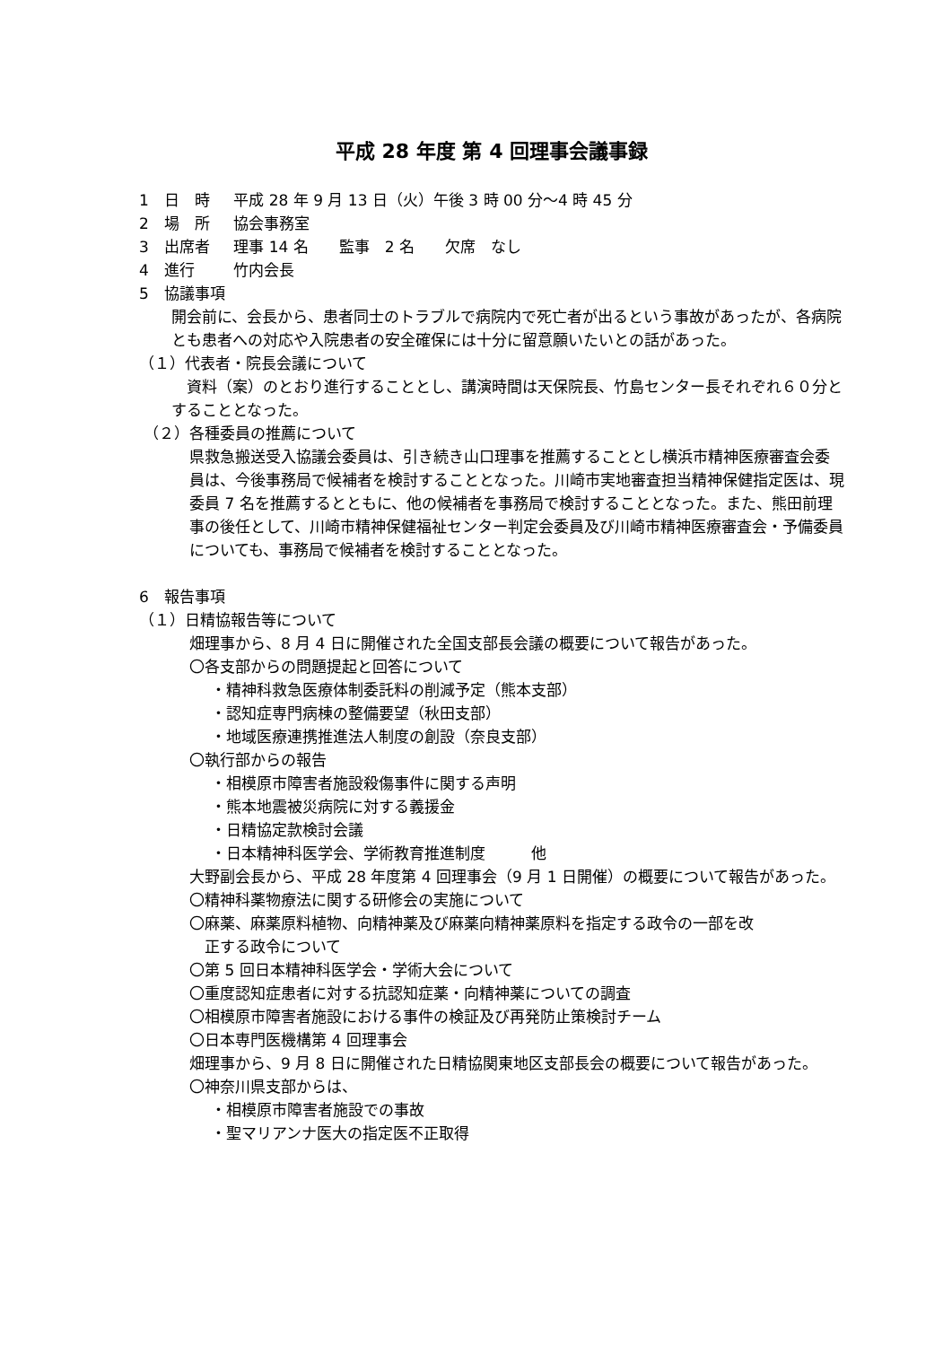平成 28 年度 第 4 回理事会議事録
1　日　時 平成 28 年 9 月 13 日（火）午後 3 時 00 分～4 時 45 分
2　場　所 協会事務室
3　出席者 理事 14 名　　監事　2 名　　欠席　なし
4　進行 竹内会長
5　協議事項
開会前に、会長から、患者同士のトラブルで病院内で死亡者が出るという事故があったが、各病院とも患者への対応や入院患者の安全確保には十分に留意願いたいとの話があった。
（１）代表者・院長会議について
　資料（案）のとおり進行することとし、講演時間は天保院長、竹島センター長それぞれ６０分とすることとなった。
（２）各種委員の推薦について
県救急搬送受入協議会委員は、引き続き山口理事を推薦することとし横浜市精神医療審査会委員は、今後事務局で候補者を検討することとなった。川崎市実地審査担当精神保健指定医は、現委員 7 名を推薦するとともに、他の候補者を事務局で検討することとなった。また、熊田前理事の後任として、川崎市精神保健福祉センター判定会委員及び川崎市精神医療審査会・予備委員についても、事務局で候補者を検討することとなった。
6　報告事項
（１）日精協報告等について
畑理事から、8 月 4 日に開催された全国支部長会議の概要について報告があった。
〇各支部からの問題提起と回答について
・精神科救急医療体制委託料の削減予定（熊本支部）
・認知症専門病棟の整備要望（秋田支部）
・地域医療連携推進法人制度の創設（奈良支部）
〇執行部からの報告
・相模原市障害者施設殺傷事件に関する声明
・熊本地震被災病院に対する義援金
・日精協定款検討会議
・日本精神科医学会、学術教育推進制度　　　他
大野副会長から、平成 28 年度第 4 回理事会（9 月 1 日開催）の概要について報告があった。
〇精神科薬物療法に関する研修会の実施について
〇麻薬、麻薬原料植物、向精神薬及び麻薬向精神薬原料を指定する政令の一部を改
　正する政令について
〇第 5 回日本精神科医学会・学術大会について
〇重度認知症患者に対する抗認知症薬・向精神薬についての調査
〇相模原市障害者施設における事件の検証及び再発防止策検討チーム
〇日本専門医機構第 4 回理事会
畑理事から、9 月 8 日に開催された日精協関東地区支部長会の概要について報告があった。
〇神奈川県支部からは、
・相模原市障害者施設での事故
・聖マリアンナ医大の指定医不正取得